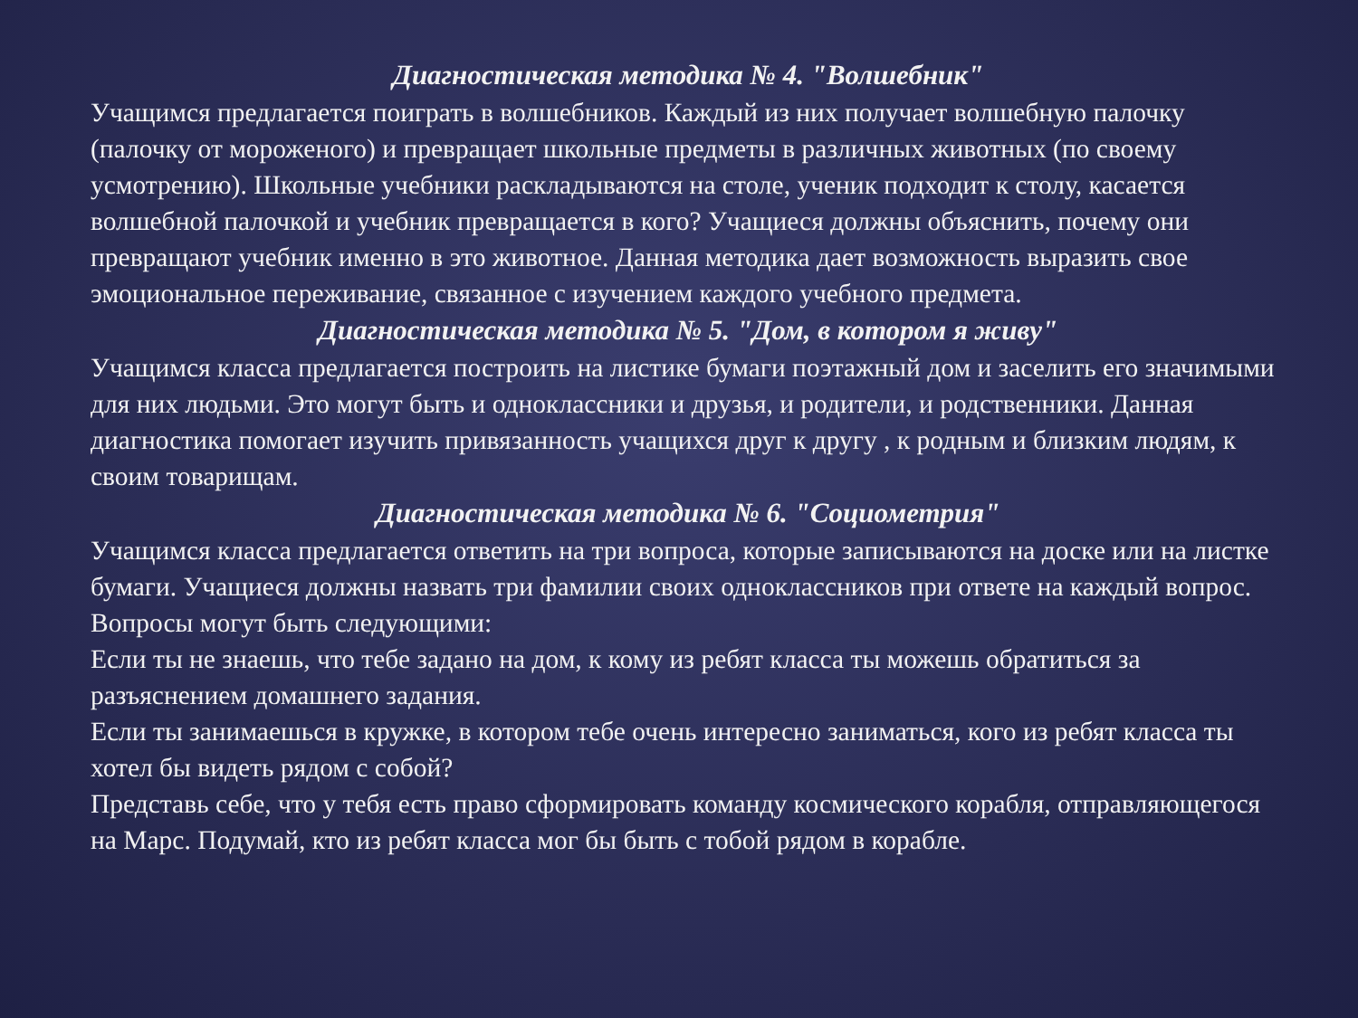Диагностическая методика № 4. "Волшебник"
Учащимся предлагается поиграть в волшебников. Каждый из них получает волшебную палочку (палочку от мороженого) и превращает школьные предметы в различных животных (по своему усмотрению). Школьные учебники раскладываются на столе, ученик подходит к столу, касается волшебной палочкой и учебник превращается в кого? Учащиеся должны объяснить, почему они превращают учебник именно в это животное. Данная методика дает возможность выразить свое эмоциональное переживание, связанное с изучением каждого учебного предмета.
Диагностическая методика № 5. "Дом, в котором я живу"
Учащимся класса предлагается построить на листике бумаги поэтажный дом и заселить его значимыми для них людьми. Это могут быть и одноклассники и друзья, и родители, и родственники. Данная диагностика помогает изучить привязанность учащихся друг к другу , к родным и близким людям, к своим товарищам.
Диагностическая методика № 6. "Социометрия"
Учащимся класса предлагается ответить на три вопроса, которые записываются на доске или на листке бумаги. Учащиеся должны назвать три фамилии своих одноклассников при ответе на каждый вопрос. Вопросы могут быть следующими:
Если ты не знаешь, что тебе задано на дом, к кому из ребят класса ты можешь обратиться за разъяснением домашнего задания.
Если ты занимаешься в кружке, в котором тебе очень интересно заниматься, кого из ребят класса ты хотел бы видеть рядом с собой?
Представь себе, что у тебя есть право сформировать команду космического корабля, отправляющегося на Марс. Подумай, кто из ребят класса мог бы быть с тобой рядом в корабле.